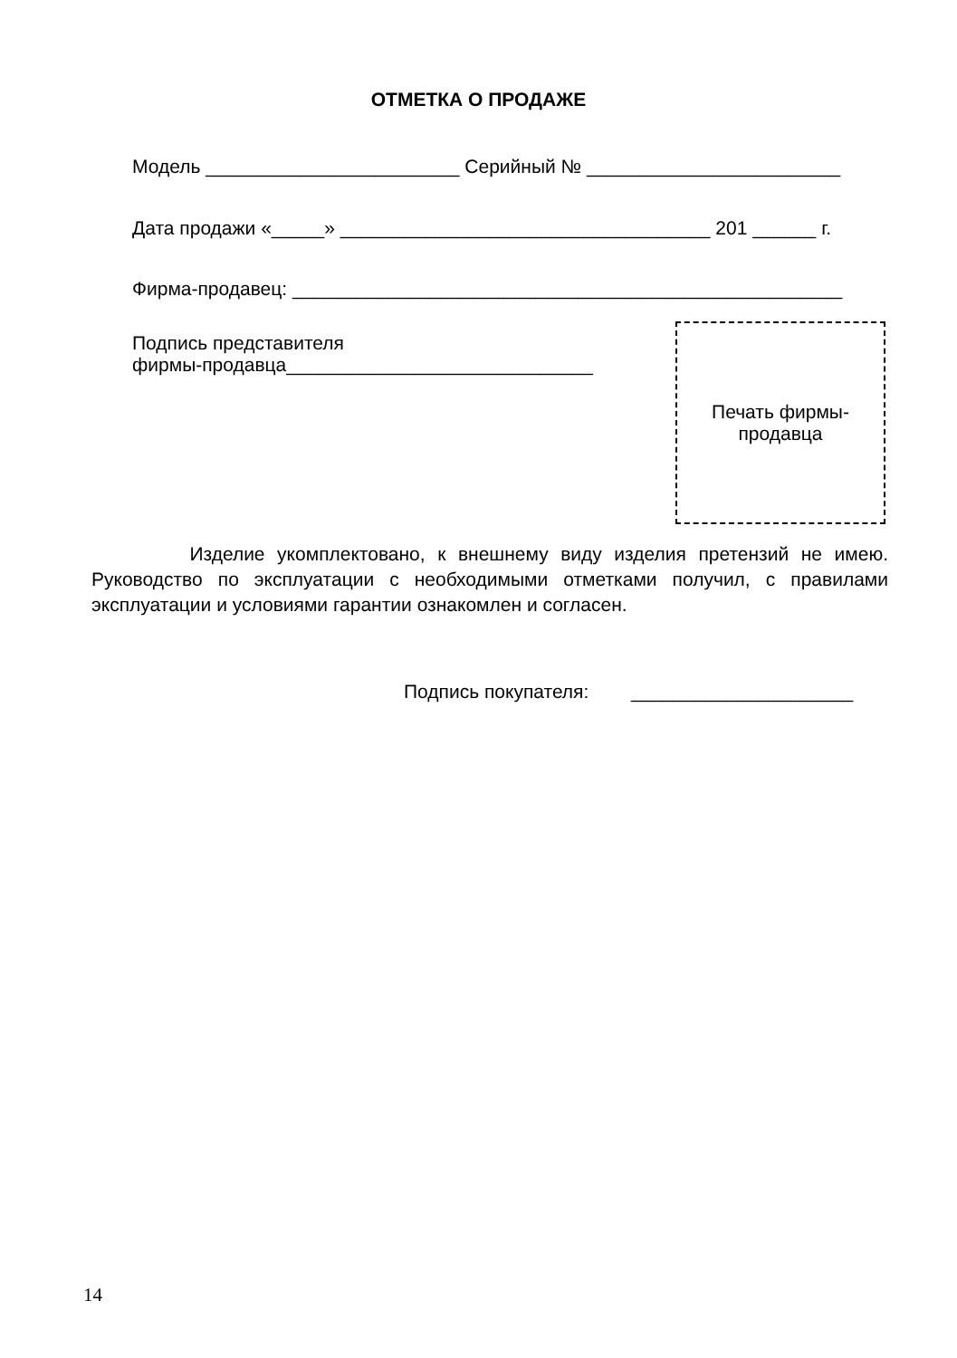ОТМЕТКА О ПРОДАЖЕ
Модель ________________________ Серийный № ________________________
Дата продажи «_____» ___________________________________ 201 ______ г.
Фирма-продавец: ____________________________________________________
Подпись представителя
фирмы-продавца_____________________________
Печать фирмы-
продавца
Изделие укомплектовано, к внешнему виду изделия претензий не имею. Руководство по эксплуатации с необходимыми отметками получил, с правилами эксплуатации и условиями гарантии ознакомлен и согласен.
Подпись покупателя: _____________________
14